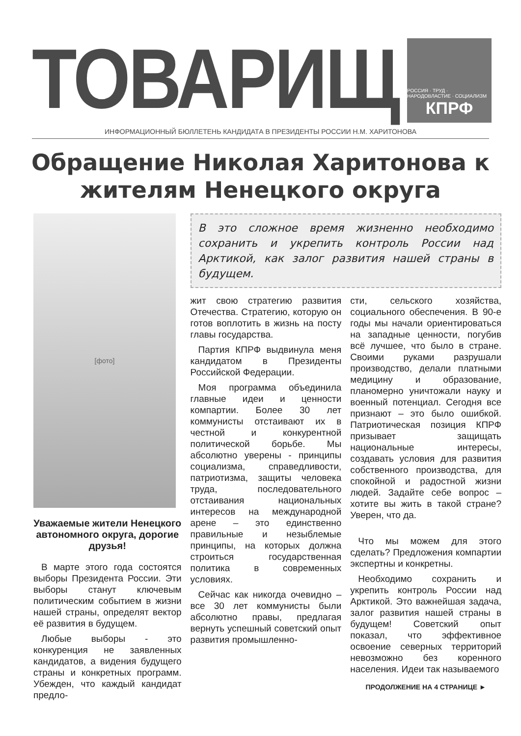ТОВАРИЩ
РОССИЯ · ТРУД · НАРОДОВЛАСТИЕ · СОЦИАЛИЗМ
КПРФ
ИНФОРМАЦИОННЫЙ БЮЛЛЕТЕНЬ КАНДИДАТА В ПРЕЗИДЕНТЫ РОССИИ Н.М. ХАРИТОНОВА
Обращение Николая Харитонова к жителям Ненецкого округа
[фото]
Уважаемые жители Ненецкого автономного округа, дорогие друзья!
В марте этого года состоятся выборы Президента России. Эти выборы станут ключевым политическим событием в жизни нашей страны, определят вектор её развития в будущем.
Любые выборы - это конкуренция не заявленных кандидатов, а видения будущего страны и конкретных программ. Убежден, что каждый кандидат предло-
В это сложное время жизненно необходимо сохранить и укрепить контроль России над Арктикой, как залог развития нашей страны в будущем.
жит свою стратегию развития Отечества. Стратегию, которую он готов воплотить в жизнь на посту главы государства.
Партия КПРФ выдвинула меня кандидатом в Президенты Российской Федерации.
Моя программа объединила главные идеи и ценности компартии. Более 30 лет коммунисты отстаивают их в честной и конкурентной политической борьбе. Мы абсолютно уверены - принципы социализма, справедливости, патриотизма, защиты человека труда, последовательного отстаивания национальных интересов на международной арене – это единственно правильные и незыблемые принципы, на которых должна строиться государственная политика в современных условиях.
Сейчас как никогда очевидно – все 30 лет коммунисты были абсолютно правы, предлагая вернуть успешный советский опыт развития промышленно-
сти, сельского хозяйства, социального обеспечения. В 90-е годы мы начали ориентироваться на западные ценности, погубив всё лучшее, что было в стране. Своими руками разрушали производство, делали платными медицину и образование, планомерно уничтожали науку и военный потенциал. Сегодня все признают – это было ошибкой. Патриотическая позиция КПРФ призывает защищать национальные интересы, создавать условия для развития собственного производства, для спокойной и радостной жизни людей. Задайте себе вопрос – хотите вы жить в такой стране? Уверен, что да.
Что мы можем для этого сделать? Предложения компартии экспертны и конкретны.
Необходимо сохранить и укрепить контроль России над Арктикой. Это важнейшая задача, залог развития нашей страны в будущем! Советский опыт показал, что эффективное освоение северных территорий невозможно без коренного населения. Идеи так называемого
ПРОДОЛЖЕНИЕ НА 4 СТРАНИЦЕ ►